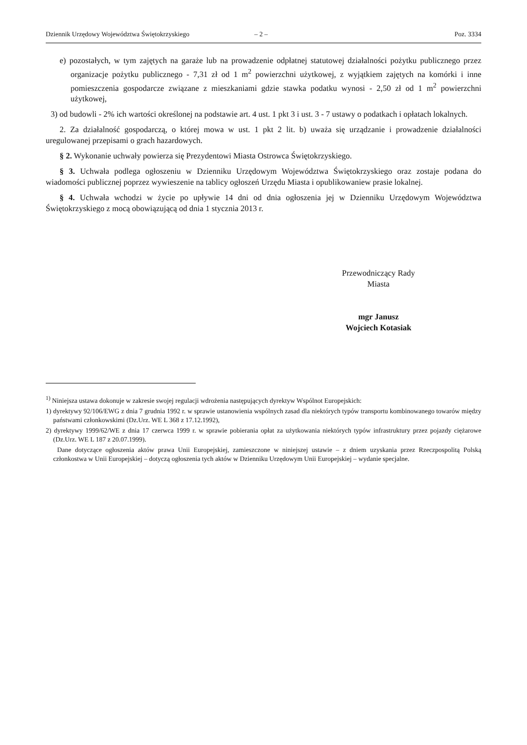Dziennik Urzędowy Województwa Świętokrzyskiego – 2 – Poz. 3334
e) pozostałych, w tym zajętych na garaże lub na prowadzenie odpłatnej statutowej działalności pożytku publicznego przez organizacje pożytku publicznego - 7,31 zł od 1 m<sup>2</sup> powierzchni użytkowej, z wyjątkiem zajętych na komórki i inne pomieszczenia gospodarcze związane z mieszkaniami gdzie stawka podatku wynosi - 2,50 zł od 1 m<sup>2</sup> powierzchni użytkowej,
3) od budowli - 2% ich wartości określonej na podstawie art. 4 ust. 1 pkt 3 i ust. 3 - 7 ustawy o podatkach i opłatach lokalnych.
2. Za działalność gospodarczą, o której mowa w ust. 1 pkt 2 lit. b) uważa się urządzanie i prowadzenie działalności uregulowanej przepisami o grach hazardowych.
§ 2. Wykonanie uchwały powierza się Prezydentowi Miasta Ostrowca Świętokrzyskiego.
§ 3. Uchwała podlega ogłoszeniu w Dzienniku Urzędowym Województwa Świętokrzyskiego oraz zostaje podana do wiadomości publicznej poprzez wywieszenie na tablicy ogłoszeń Urzędu Miasta i opublikowaniew prasie lokalnej.
§ 4. Uchwała wchodzi w życie po upływie 14 dni od dnia ogłoszenia jej w Dzienniku Urzędowym Województwa Świętokrzyskiego z mocą obowiązującą od dnia 1 stycznia 2013 r.
Przewodniczący Rady
Miasta
mgr Janusz
Wojciech Kotasiak
<sup>1)</sup> Niniejsza ustawa dokonuje w zakresie swojej regulacji wdrożenia następujących dyrektyw Wspólnot Europejskich:
1) dyrektywy 92/106/EWG z dnia 7 grudnia 1992 r. w sprawie ustanowienia wspólnych zasad dla niektórych typów transportu kombinowanego towarów między państwami członkowskimi (Dz.Urz. WE L 368 z 17.12.1992),
2) dyrektywy 1999/62/WE z dnia 17 czerwca 1999 r. w sprawie pobierania opłat za użytkowania niektórych typów infrastruktury przez pojazdy ciężarowe (Dz.Urz. WE L 187 z 20.07.1999).
Dane dotyczące ogłoszenia aktów prawa Unii Europejskiej, zamieszczone w niniejszej ustawie – z dniem uzyskania przez Rzeczpospolitą Polską członkostwa w Unii Europejskiej – dotyczą ogłoszenia tych aktów w Dzienniku Urzędowym Unii Europejskiej – wydanie specjalne.